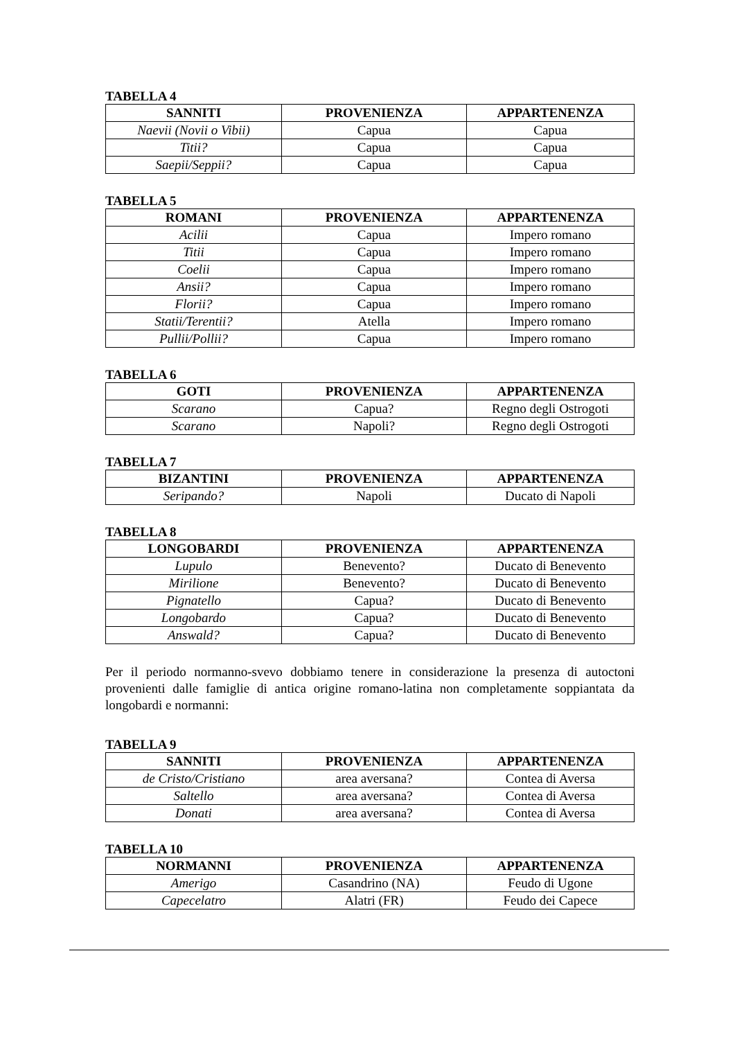TABELLA 4
| SANNITI | PROVENIENZA | APPARTENENZA |
| --- | --- | --- |
| Naevii (Novii o Vibii) | Capua | Capua |
| Titii? | Capua | Capua |
| Saepii/Seppii? | Capua | Capua |
TABELLA 5
| ROMANI | PROVENIENZA | APPARTENENZA |
| --- | --- | --- |
| Acilii | Capua | Impero romano |
| Titii | Capua | Impero romano |
| Coelii | Capua | Impero romano |
| Ansii? | Capua | Impero romano |
| Florii? | Capua | Impero romano |
| Statii/Terentii? | Atella | Impero romano |
| Pullii/Pollii? | Capua | Impero romano |
TABELLA 6
| GOTI | PROVENIENZA | APPARTENENZA |
| --- | --- | --- |
| Scarano | Capua? | Regno degli Ostrogoti |
| Scarano | Napoli? | Regno degli Ostrogoti |
TABELLA 7
| BIZANTINI | PROVENIENZA | APPARTENENZA |
| --- | --- | --- |
| Seripando? | Napoli | Ducato di Napoli |
TABELLA 8
| LONGOBARDI | PROVENIENZA | APPARTENENZA |
| --- | --- | --- |
| Lupulo | Benevento? | Ducato di Benevento |
| Mirilione | Benevento? | Ducato di Benevento |
| Pignatello | Capua? | Ducato di Benevento |
| Longobardo | Capua? | Ducato di Benevento |
| Answald? | Capua? | Ducato di Benevento |
Per il periodo normanno-svevo dobbiamo tenere in considerazione la presenza di autoctoni provenienti dalle famiglie di antica origine romano-latina non completamente soppiantata da longobardi e normanni:
TABELLA 9
| SANNITI | PROVENIENZA | APPARTENENZA |
| --- | --- | --- |
| de Cristo/Cristiano | area aversana? | Contea di Aversa |
| Saltello | area aversana? | Contea di Aversa |
| Donati | area aversana? | Contea di Aversa |
TABELLA 10
| NORMANNI | PROVENIENZA | APPARTENENZA |
| --- | --- | --- |
| Amerigo | Casandrino (NA) | Feudo di Ugone |
| Capecelatro | Alatri (FR) | Feudo dei Capece |